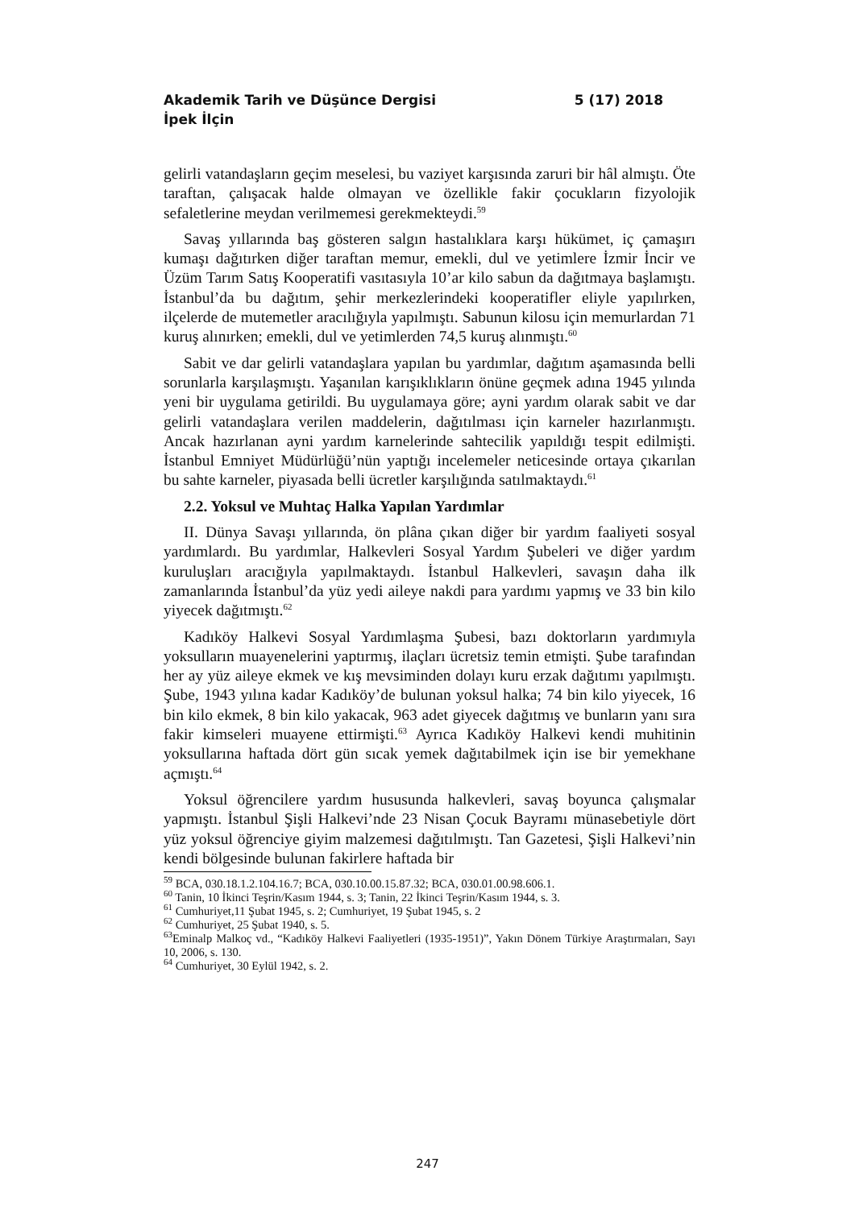5 (17) 2018 Akademik Tarih ve Düşünce Dergisi
İpek İlçin
gelirli vatandaşların geçim meselesi, bu vaziyet karşısında zaruri bir hâl almıştı. Öte taraftan, çalışacak halde olmayan ve özellikle fakir çocukların fizyolojik sefaletlerine meydan verilmemesi gerekmekteydi.<sup>59</sup>
Savaş yıllarında baş gösteren salgın hastalıklara karşı hükümet, iç çamaşırı kumaşı dağıtırken diğer taraftan memur, emekli, dul ve yetimlere İzmir İncir ve Üzüm Tarım Satış Kooperatifi vasıtasıyla 10’ar kilo sabun da dağıtmaya başlamıştı. İstanbul’da bu dağıtım, şehir merkezlerindeki kooperatifler eliyle yapılırken, ilçelerde de mutemetler aracılığıyla yapılmıştı. Sabunun kilosu için memurlardan 71 kuruş alınırken; emekli, dul ve yetimlerden 74,5 kuruş alınmıştı.<sup>60</sup>
Sabit ve dar gelirli vatandaşlara yapılan bu yardımlar, dağıtım aşamasında belli sorunlarla karşılaşmıştı. Yaşanılan karışıklıkların önüne geçmek adına 1945 yılında yeni bir uygulama getirildi. Bu uygulamaya göre; ayni yardım olarak sabit ve dar gelirli vatandaşlara verilen maddelerin, dağıtılması için karneler hazırlanmıştı. Ancak hazırlanan ayni yardım karnelerinde sahtecilik yapıldığı tespit edilmişti. İstanbul Emniyet Müdürlüğü’nün yaptığı incelemeler neticesinde ortaya çıkarılan bu sahte karneler, piyasada belli ücretler karşılığında satılmaktaydı.<sup>61</sup>
2.2. Yoksul ve Muhtaç Halka Yapılan Yardımlar
II. Dünya Savaşı yıllarında, ön plâna çıkan diğer bir yardım faaliyeti sosyal yardımlardı. Bu yardımlar, Halkevleri Sosyal Yardım Şubeleri ve diğer yardım kuruluşları aracığıyla yapılmaktaydı. İstanbul Halkevleri, savaşın daha ilk zamanlarında İstanbul’da yüz yedi aileye nakdi para yardımı yapmış ve 33 bin kilo yiyecek dağıtmıştı.<sup>62</sup>
Kadıköy Halkevi Sosyal Yardımlaşma Şubesi, bazı doktorların yardımıyla yoksulların muayenelerini yaptırmış, ilaçları ücretsiz temin etmişti. Şube tarafından her ay yüz aileye ekmek ve kış mevsiminden dolayı kuru erzak dağıtımı yapılmıştı. Şube, 1943 yılına kadar Kadıköy’de bulunan yoksul halka; 74 bin kilo yiyecek, 16 bin kilo ekmek, 8 bin kilo yakacak, 963 adet giyecek dağıtmış ve bunların yanı sıra fakir kimseleri muayene ettirmişti.<sup>63</sup> Ayrıca Kadıköy Halkevi kendi muhitinin yoksullarına haftada dört gün sıcak yemek dağıtabilmek için ise bir yemekhane açmıştı.<sup>64</sup>
Yoksul öğrencilere yardım hususunda halkevleri, savaş boyunca çalışmalar yapmıştı. İstanbul Şişli Halkevi’nde 23 Nisan Çocuk Bayramı münasebetiyle dört yüz yoksul öğrenciye giyim malzemesi dağıtılmıştı. Tan Gazetesi, Şişli Halkevi’nin kendi bölgesinde bulunan fakirlere haftada bir
<sup>59</sup> BCA, 030.18.1.2.104.16.7; BCA, 030.10.00.15.87.32; BCA, 030.01.00.98.606.1.
<sup>60</sup> Tanin, 10 İkinci Teşrin/Kasım 1944, s. 3; Tanin, 22 İkinci Teşrin/Kasım 1944, s. 3.
<sup>61</sup> Cumhuriyet,11 Şubat 1945, s. 2; Cumhuriyet, 19 Şubat 1945, s. 2
<sup>62</sup> Cumhuriyet, 25 Şubat 1940, s. 5.
<sup>63</sup> Eminalp Malkoç vd., “Kadıköy Halkevi Faaliyetleri (1935-1951)”, Yakın Dönem Türkiye Araştırmaları, Sayı 10, 2006, s. 130.
<sup>64</sup> Cumhuriyet, 30 Eylül 1942, s. 2.
247